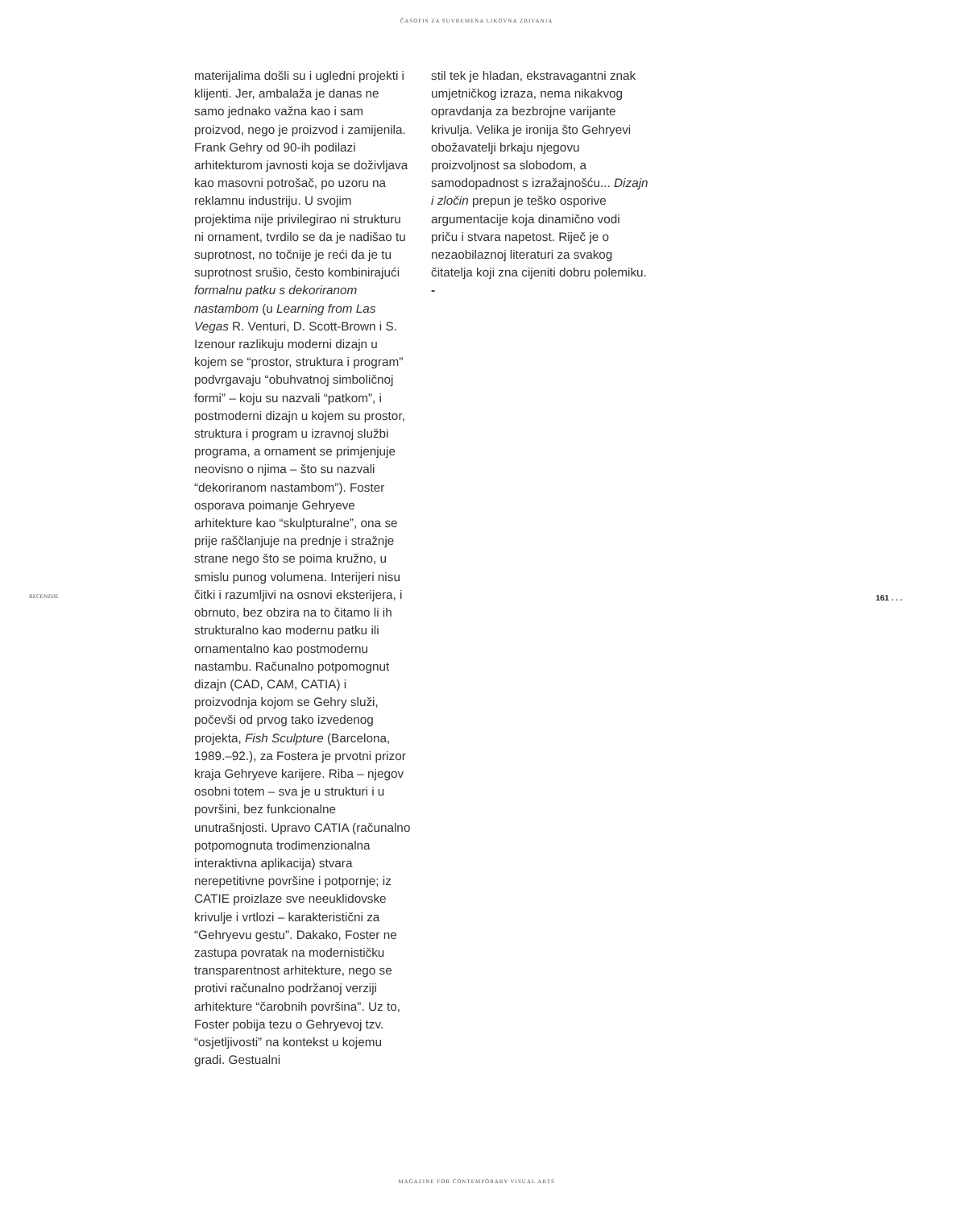ČASOPIS ZA SUVREMENA LIKOVNA ZBIVANJA
materijalima došli su i ugledni projekti i klijenti. Jer, ambalaža je danas ne samo jednako važna kao i sam proizvod, nego je proizvod i zamijenila. Frank Gehry od 90-ih podilazi arhitekturom javnosti koja se doživljava kao masovni potrošač, po uzoru na reklamnu industriju. U svojim projektima nije privilegirao ni strukturu ni ornament, tvrdilo se da je nadišao tu suprotnost, no točnije je reći da je tu suprotnost srušio, često kombinirajući formalnu patku s dekoriranom nastambom (u Learning from Las Vegas R. Venturi, D. Scott-Brown i S. Izenour razlikuju moderni dizajn u kojem se “prostor, struktura i program” podvrgavaju “obuhvatnoj simboličnoj formi” – koju su nazvali “patkom”, i postmoderni dizajn u kojem su prostor, struktura i program u izravnoj službi programa, a ornament se primjenjuje neovisno o njima – što su nazvali “dekoriranom nastambom”). Foster osporava poimanje Gehryeve arhitekture kao “skulpturalne”, ona se prije raščlanjuje na prednje i stražnje strane nego što se poima kružno, u smislu punog volumena. Interijeri nisu čitki i razumljivi na osnovi eksterijera, i obrnuto, bez obzira na to čitamo li ih strukturalno kao modernu patku ili ornamentalno kao postmodernu nastambu. Računalno potpomognut dizajn (CAD, CAM, CATIA) i proizvodnja kojom se Gehry služi, počevši od prvog tako izvedenog projekta, Fish Sculpture (Barcelona, 1989.–92.), za Fostera je prvotni prizor kraja Gehryeve karijere. Riba – njegov osobni totem – sva je u strukturi i u površini, bez funkcionalne unutrašnjosti. Upravo CATIA (računalno potpomognuta trodimenzionalna interaktivna aplikacija) stvara nerepetitivne površine i potpornje; iz CATIE proizlaze sve neeuklidovske krivulje i vrtlozi – karakteristični za “Gehryevu gestu”. Dakako, Foster ne zastupa povratak na modernističku transparentnost arhitekture, nego se protivi računalno podržanoj verziji arhitekture “čarobnih površina”. Uz to, Foster pobija tezu o Gehryevoj tzv. “osjetljivosti” na kontekst u kojemu gradi. Gestualni
stil tek je hladan, ekstravagantni znak umjetničkog izraza, nema nikakvog opravdanja za bezbrojne varijante krivulja. Velika je ironija što Gehryevi obožavatelji brkaju njegovu proizvoljnost sa slobodom, a samodopadnost s izražajnošću... Dizajn i zločin prepun je teško osporive argumentacije koja dinamično vodi priču i stvara napetost. Riječ je o nezaobilaznoj literaturi za svakog čitatelja koji zna cijeniti dobru polemiku.
-
RECENZIJE 161 . . .
MAGAZINE FOR CONTEMPORARY VISUAL ARTS